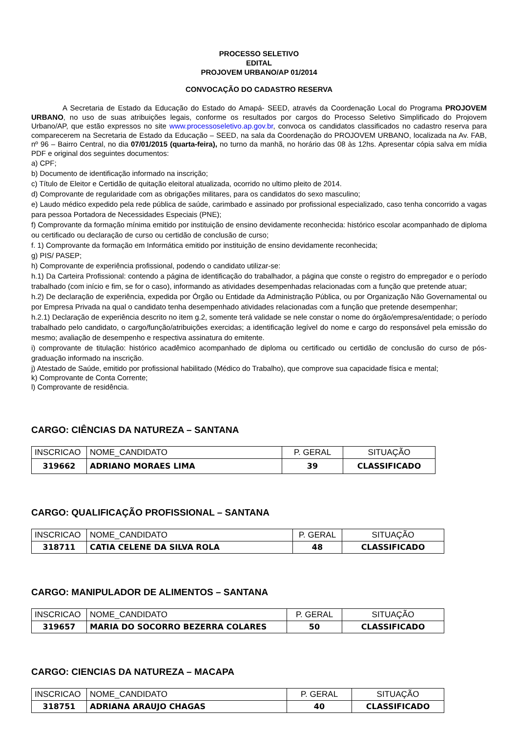PROCESSO SELETIVO
EDITAL
PROJOVEM URBANO/AP 01/2014
CONVOCAÇÃO DO CADASTRO RESERVA
A Secretaria de Estado da Educação do Estado do Amapá- SEED, através da Coordenação Local do Programa PROJOVEM URBANO, no uso de suas atribuições legais, conforme os resultados por cargos do Processo Seletivo Simplificado do Projovem Urbano/AP, que estão expressos no site www.processoseletivo.ap.gov.br, convoca os candidatos classificados no cadastro reserva para comparecerem na Secretaria de Estado da Educação – SEED, na sala da Coordenação do PROJOVEM URBANO, localizada na Av. FAB, nº 96 – Bairro Central, no dia 07/01/2015 (quarta-feira), no turno da manhã, no horário das 08 às 12hs. Apresentar cópia salva em mídia PDF e original dos seguintes documentos:
a) CPF;
b) Documento de identificação informado na inscrição;
c) Título de Eleitor e Certidão de quitação eleitoral atualizada, ocorrido no ultimo pleito de 2014.
d) Comprovante de regularidade com as obrigações militares, para os candidatos do sexo masculino;
e) Laudo médico expedido pela rede pública de saúde, carimbado e assinado por profissional especializado, caso tenha concorrido a vagas para pessoa Portadora de Necessidades Especiais (PNE);
f) Comprovante da formação mínima emitido por instituição de ensino devidamente reconhecida: histórico escolar acompanhado de diploma ou certificado ou declaração de curso ou certidão de conclusão de curso;
f. 1) Comprovante da formação em Informática emitido por instituição de ensino devidamente reconhecida;
g) PIS/ PASEP;
h) Comprovante de experiência profissional, podendo o candidato utilizar-se:
h.1) Da Carteira Profissional: contendo a página de identificação do trabalhador, a página que conste o registro do empregador e o período trabalhado (com início e fim, se for o caso), informando as atividades desempenhadas relacionadas com a função que pretende atuar;
h.2) De declaração de experiência, expedida por Órgão ou Entidade da Administração Pública, ou por Organização Não Governamental ou por Empresa Privada na qual o candidato tenha desempenhado atividades relacionadas com a função que pretende desempenhar;
h.2.1) Declaração de experiência descrito no item g.2, somente terá validade se nele constar o nome do órgão/empresa/entidade; o período trabalhado pelo candidato, o cargo/função/atribuições exercidas; a identificação legível do nome e cargo do responsável pela emissão do mesmo; avaliação de desempenho e respectiva assinatura do emitente.
i) comprovante de titulação: histórico acadêmico acompanhado de diploma ou certificado ou certidão de conclusão do curso de pós-graduação informado na inscrição.
j) Atestado de Saúde, emitido por profissional habilitado (Médico do Trabalho), que comprove sua capacidade física e mental;
k) Comprovante de Conta Corrente;
l) Comprovante de residência.
CARGO: CIÊNCIAS DA NATUREZA – SANTANA
| INSCRICAO | NOME_CANDIDATO | P. GERAL | SITUAÇÃO |
| 319662 | ADRIANO MORAES LIMA | 39 | CLASSIFICADO |
CARGO: QUALIFICAÇÃO PROFISSIONAL – SANTANA
| INSCRICAO | NOME_CANDIDATO | P. GERAL | SITUAÇÃO |
| 318711 | CATIA CELENE DA SILVA ROLA | 48 | CLASSIFICADO |
CARGO: MANIPULADOR DE ALIMENTOS – SANTANA
| INSCRICAO | NOME_CANDIDATO | P. GERAL | SITUAÇÃO |
| 319657 | MARIA DO SOCORRO BEZERRA COLARES | 50 | CLASSIFICADO |
CARGO: CIENCIAS DA NATUREZA – MACAPA
| INSCRICAO | NOME_CANDIDATO | P. GERAL | SITUAÇÃO |
| 318751 | ADRIANA ARAUJO CHAGAS | 40 | CLASSIFICADO |